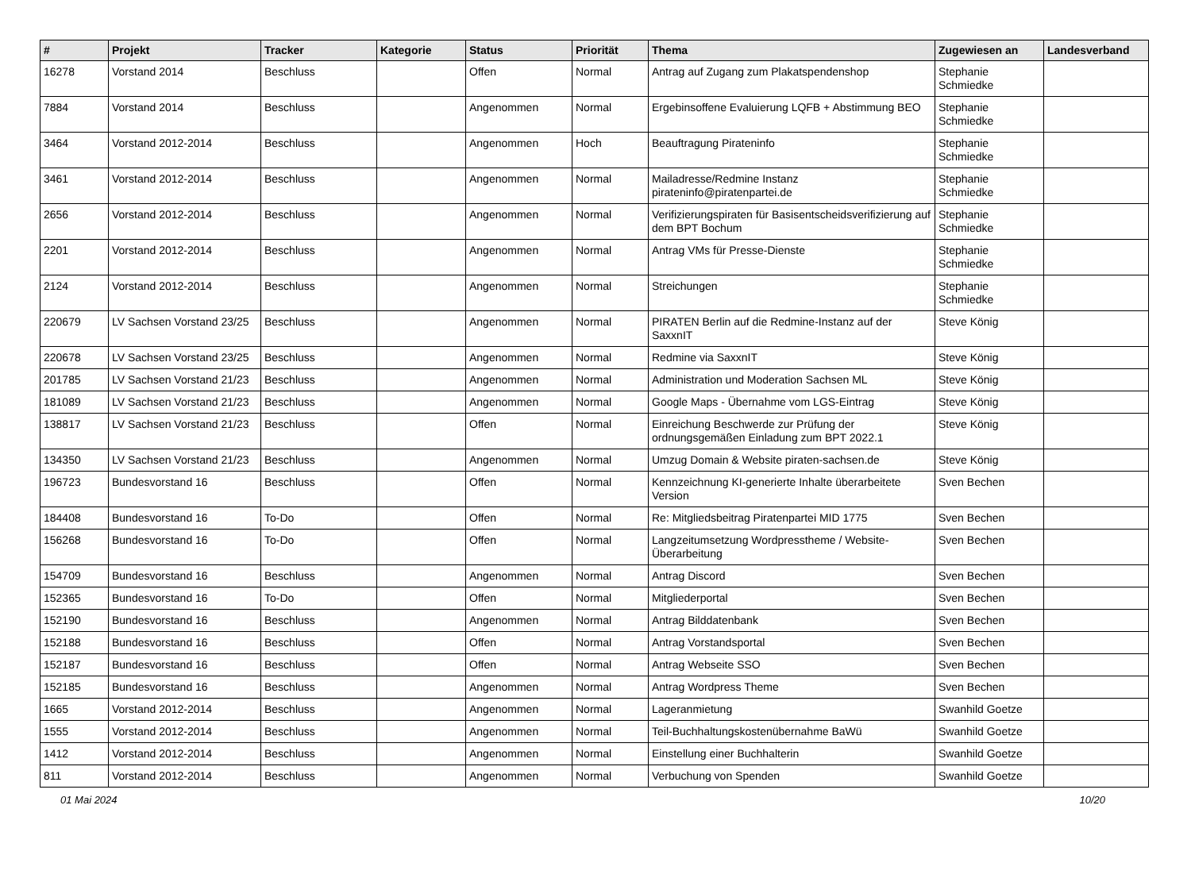| # | Projekt | Tracker | Kategorie | Status | Priorität | Thema | Zugewiesen an | Landesverband |
| --- | --- | --- | --- | --- | --- | --- | --- | --- |
| 16278 | Vorstand 2014 | Beschluss | | Offen | Normal | Antrag auf Zugang zum Plakatspendenshop | Stephanie Schmiedke | |
| 7884 | Vorstand 2014 | Beschluss | | Angenommen | Normal | Ergebinsoffene Evaluierung LQFB + Abstimmung BEO | Stephanie Schmiedke | |
| 3464 | Vorstand 2012-2014 | Beschluss | | Angenommen | Hoch | Beauftragung Pirateninfo | Stephanie Schmiedke | |
| 3461 | Vorstand 2012-2014 | Beschluss | | Angenommen | Normal | Mailadresse/Redmine Instanz pirateninfo@piratenpartei.de | Stephanie Schmiedke | |
| 2656 | Vorstand 2012-2014 | Beschluss | | Angenommen | Normal | Verifizierungspiraten für Basisentscheidsverifizierung auf dem BPT Bochum | Stephanie Schmiedke | |
| 2201 | Vorstand 2012-2014 | Beschluss | | Angenommen | Normal | Antrag VMs für Presse-Dienste | Stephanie Schmiedke | |
| 2124 | Vorstand 2012-2014 | Beschluss | | Angenommen | Normal | Streichungen | Stephanie Schmiedke | |
| 220679 | LV Sachsen Vorstand 23/25 | Beschluss | | Angenommen | Normal | PIRATEN Berlin auf die Redmine-Instanz auf der SaxxnIT | Steve König | |
| 220678 | LV Sachsen Vorstand 23/25 | Beschluss | | Angenommen | Normal | Redmine via SaxxnIT | Steve König | |
| 201785 | LV Sachsen Vorstand 21/23 | Beschluss | | Angenommen | Normal | Administration und Moderation Sachsen ML | Steve König | |
| 181089 | LV Sachsen Vorstand 21/23 | Beschluss | | Angenommen | Normal | Google Maps - Übernahme vom LGS-Eintrag | Steve König | |
| 138817 | LV Sachsen Vorstand 21/23 | Beschluss | | Offen | Normal | Einreichung Beschwerde zur Prüfung der ordnungsgemäßen Einladung zum BPT 2022.1 | Steve König | |
| 134350 | LV Sachsen Vorstand 21/23 | Beschluss | | Angenommen | Normal | Umzug Domain & Website piraten-sachsen.de | Steve König | |
| 196723 | Bundesvorstand 16 | Beschluss | | Offen | Normal | Kennzeichnung KI-generierte Inhalte überarbeitete Version | Sven Bechen | |
| 184408 | Bundesvorstand 16 | To-Do | | Offen | Normal | Re: Mitgliedsbeitrag Piratenpartei MID 1775 | Sven Bechen | |
| 156268 | Bundesvorstand 16 | To-Do | | Offen | Normal | Langzeitumsetzung Wordpresstheme / Website-Überarbeitung | Sven Bechen | |
| 154709 | Bundesvorstand 16 | Beschluss | | Angenommen | Normal | Antrag Discord | Sven Bechen | |
| 152365 | Bundesvorstand 16 | To-Do | | Offen | Normal | Mitgliederportal | Sven Bechen | |
| 152190 | Bundesvorstand 16 | Beschluss | | Angenommen | Normal | Antrag Bilddatenbank | Sven Bechen | |
| 152188 | Bundesvorstand 16 | Beschluss | | Offen | Normal | Antrag Vorstandsportal | Sven Bechen | |
| 152187 | Bundesvorstand 16 | Beschluss | | Offen | Normal | Antrag Webseite SSO | Sven Bechen | |
| 152185 | Bundesvorstand 16 | Beschluss | | Angenommen | Normal | Antrag Wordpress Theme | Sven Bechen | |
| 1665 | Vorstand 2012-2014 | Beschluss | | Angenommen | Normal | Lageranmietung | Swanhild Goetze | |
| 1555 | Vorstand 2012-2014 | Beschluss | | Angenommen | Normal | Teil-Buchhaltungskostenübernahme BaWü | Swanhild Goetze | |
| 1412 | Vorstand 2012-2014 | Beschluss | | Angenommen | Normal | Einstellung einer Buchhalterin | Swanhild Goetze | |
| 811 | Vorstand 2012-2014 | Beschluss | | Angenommen | Normal | Verbuchung von Spenden | Swanhild Goetze | |
01 Mai 2024 10/20